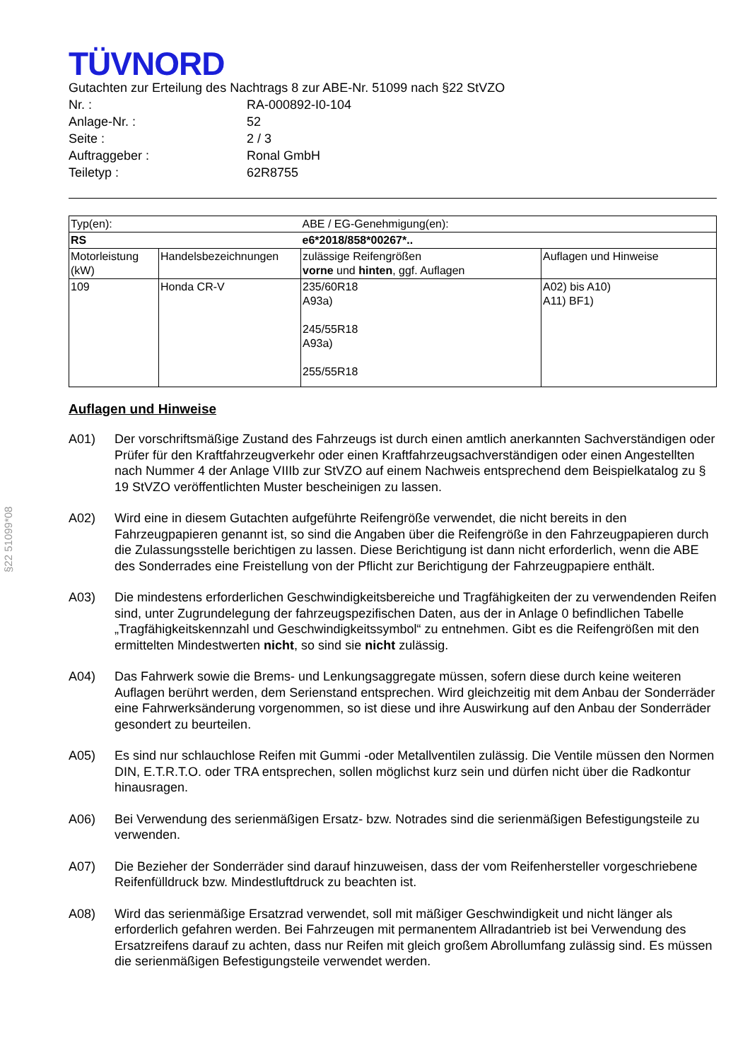§22 51099*08
TÜVNORD
Gutachten zur Erteilung des Nachtrags 8 zur ABE-Nr. 51099 nach §22 StVZO
Nr. : RA-000892-I0-104
Anlage-Nr. : 52
Seite : 2 / 3
Auftraggeber : Ronal GmbH
Teiletyp : 62R8755
| Typ(en): | | ABE / EG-Genehmigung(en): | |
| RS | | e6*2018/858*00267*.. | |
| Motorleistung (kW) | Handelsbezeichnungen | zulässige Reifengrößen vorne und hinten , ggf. Auflagen | Auflagen und Hinweise |
| 109 | Honda CR-V | 235/60R18 A93a) 245/55R18 A93a) 255/55R18 | A02) bis A10) A11) BF1) |
Auflagen und Hinweise
A01) Der vorschriftsmäßige Zustand des Fahrzeugs ist durch einen amtlich anerkannten Sachverständigen oder Prüfer für den Kraftfahrzeugverkehr oder einen Kraftfahrzeugsachverständigen oder einen Angestellten nach Nummer 4 der Anlage VIIIb zur StVZO auf einem Nachweis entsprechend dem Beispielkatalog zu § 19 StVZO veröffentlichten Muster bescheinigen zu lassen.
A02) Wird eine in diesem Gutachten aufgeführte Reifengröße verwendet, die nicht bereits in den Fahrzeugpapieren genannt ist, so sind die Angaben über die Reifengröße in den Fahrzeugpapieren durch die Zulassungsstelle berichtigen zu lassen. Diese Berichtigung ist dann nicht erforderlich, wenn die ABE des Sonderrades eine Freistellung von der Pflicht zur Berichtigung der Fahrzeugpapiere enthält.
A03) Die mindestens erforderlichen Geschwindigkeitsbereiche und Tragfähigkeiten der zu verwendenden Reifen sind, unter Zugrundelegung der fahrzeugspezifischen Daten, aus der in Anlage 0 befindlichen Tabelle „Tragfähigkeitskennzahl und Geschwindigkeitssymbol“ zu entnehmen. Gibt es die Reifengrößen mit den ermittelten Mindestwerten nicht, so sind sie nicht zulässig.
A04) Das Fahrwerk sowie die Brems- und Lenkungsaggregate müssen, sofern diese durch keine weiteren Auflagen berührt werden, dem Serienstand entsprechen. Wird gleichzeitig mit dem Anbau der Sonderräder eine Fahrwerksänderung vorgenommen, so ist diese und ihre Auswirkung auf den Anbau der Sonderräder gesondert zu beurteilen.
A05) Es sind nur schlauchlose Reifen mit Gummi -oder Metallventilen zulässig. Die Ventile müssen den Normen DIN, E.T.R.T.O. oder TRA entsprechen, sollen möglichst kurz sein und dürfen nicht über die Radkontur hinausragen.
A06) Bei Verwendung des serienmäßigen Ersatz- bzw. Notrades sind die serienmäßigen Befestigungsteile zu verwenden.
A07) Die Bezieher der Sonderräder sind darauf hinzuweisen, dass der vom Reifenhersteller vorgeschriebene Reifenfülldruck bzw. Mindestluftdruck zu beachten ist.
A08) Wird das serienmäßige Ersatzrad verwendet, soll mit mäßiger Geschwindigkeit und nicht länger als erforderlich gefahren werden. Bei Fahrzeugen mit permanentem Allradantrieb ist bei Verwendung des Ersatzreifens darauf zu achten, dass nur Reifen mit gleich großem Abrollumfang zulässig sind. Es müssen die serienmäßigen Befestigungsteile verwendet werden.